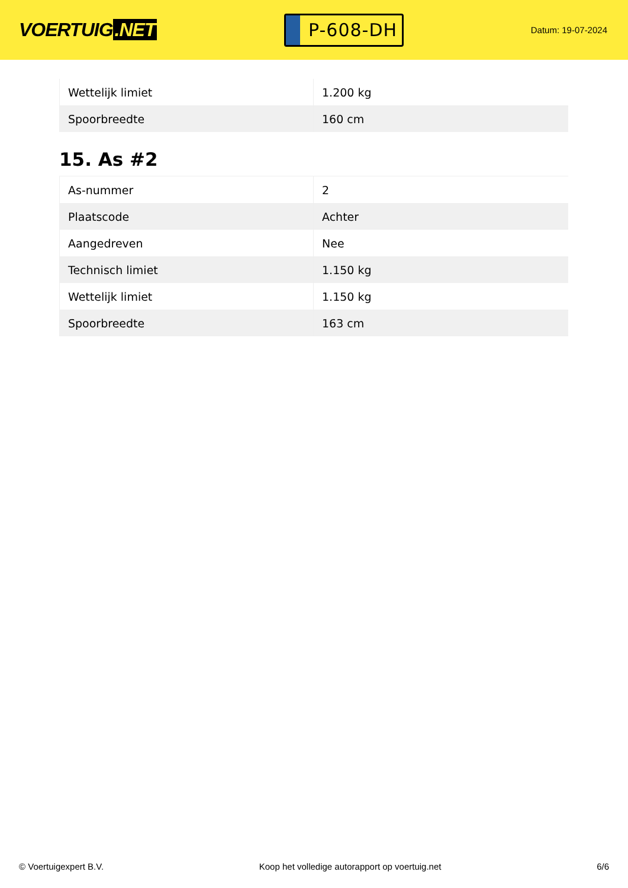VOERTUIG.NET
P-608-DH
Datum: 19-07-2024
| Wettelijk limiet | 1.200 kg |
| Spoorbreedte | 160 cm |
15. As #2
| As-nummer | 2 |
| Plaatscode | Achter |
| Aangedreven | Nee |
| Technisch limiet | 1.150 kg |
| Wettelijk limiet | 1.150 kg |
| Spoorbreedte | 163 cm |
© Voertuigexpert B.V. Koop het volledige autorapport op voertuig.net 6/6